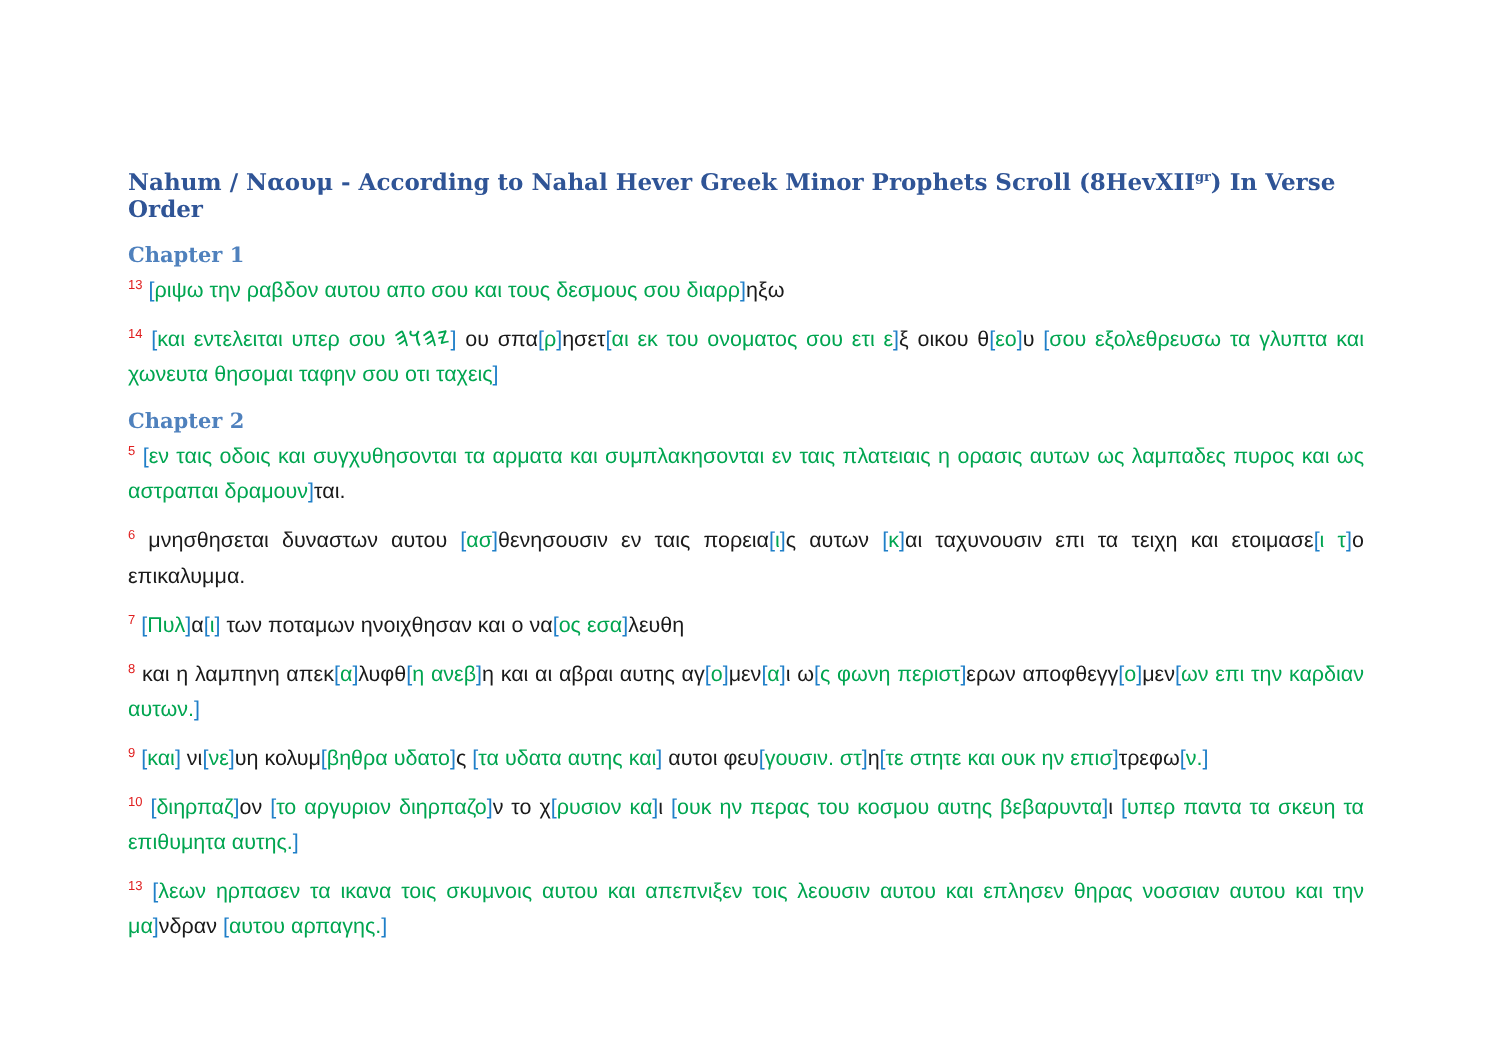Nahum / Ναουμ - According to Nahal Hever Greek Minor Prophets Scroll (8HevXII<sup>gr</sup>) In Verse Order
Chapter 1
<sup>13</sup> [ριψω την ραβδον αυτου απο σου και τους δεσμους σου διαρρ] ηξω
<sup>14</sup> [και εντελειται υπερ σου 𐤉𐤄𐤅𐤄] ου σπα[ρ] ησετ[αι εκ του ονοματος σου ετι ε] ξ οικου θ[εο] υ [σου εξολεθρευσω τα γλυπτα και χωνευτα θησομαι ταφην σου οτι ταχεις]
Chapter 2
<sup>5</sup> [εν ταις οδοις και συγχυθησονται τα αρματα και συμπλακησονται εν ταις πλατειαις η ορασις αυτων ως λαμπαδες πυρος και ως αστραπαι δραμουν] ται.
<sup>6</sup> μνησθησεται δυναστων αυτου [ασ] θενησουσιν εν ταις πορεια[ι] ς αυτων [κ] αι ταχυνουσιν επι τα τειχη και ετοιμασε[ι τ] ο επικαλυμμα.
<sup>7</sup> [Πυλ] α[ι] των ποταμων ηνοιχθησαν και ο να[ος εσα] λευθη
<sup>8</sup> και η λαμπηνη απεκ[α] λυφθ[η ανεβ] η και αι αβραι αυτης αγ[ο] μεν[α] ι ω[ς φωνη περιστ] ερων αποφθεγγ[ο] μεν[ων επι την καρδιαν αυτων.]
<sup>9</sup> [και] νι[νε] υη κολυμ[βηθρα υδατο] ς [τα υδατα αυτης και] αυτοι φευ[γουσιν. στ] η[τε στητε και ουκ ην επισ] τρεφω[ν.]
<sup>10</sup> [διηρπαζ] ον [το αργυριον διηρπαζο] ν το χ[ρυσιον κα] ι [ουκ ην περας του κοσμου αυτης βεβαρυντα] ι [υπερ παντα τα σκευη τα επιθυμητα αυτης.]
<sup>13</sup> [λεων ηρπασεν τα ικανα τοις σκυμνοις αυτου και απεπνιξεν τοις λεουσιν αυτου και επλησεν θηρας νοσσιαν αυτου και την μα] νδραν [αυτου αρπαγης.]